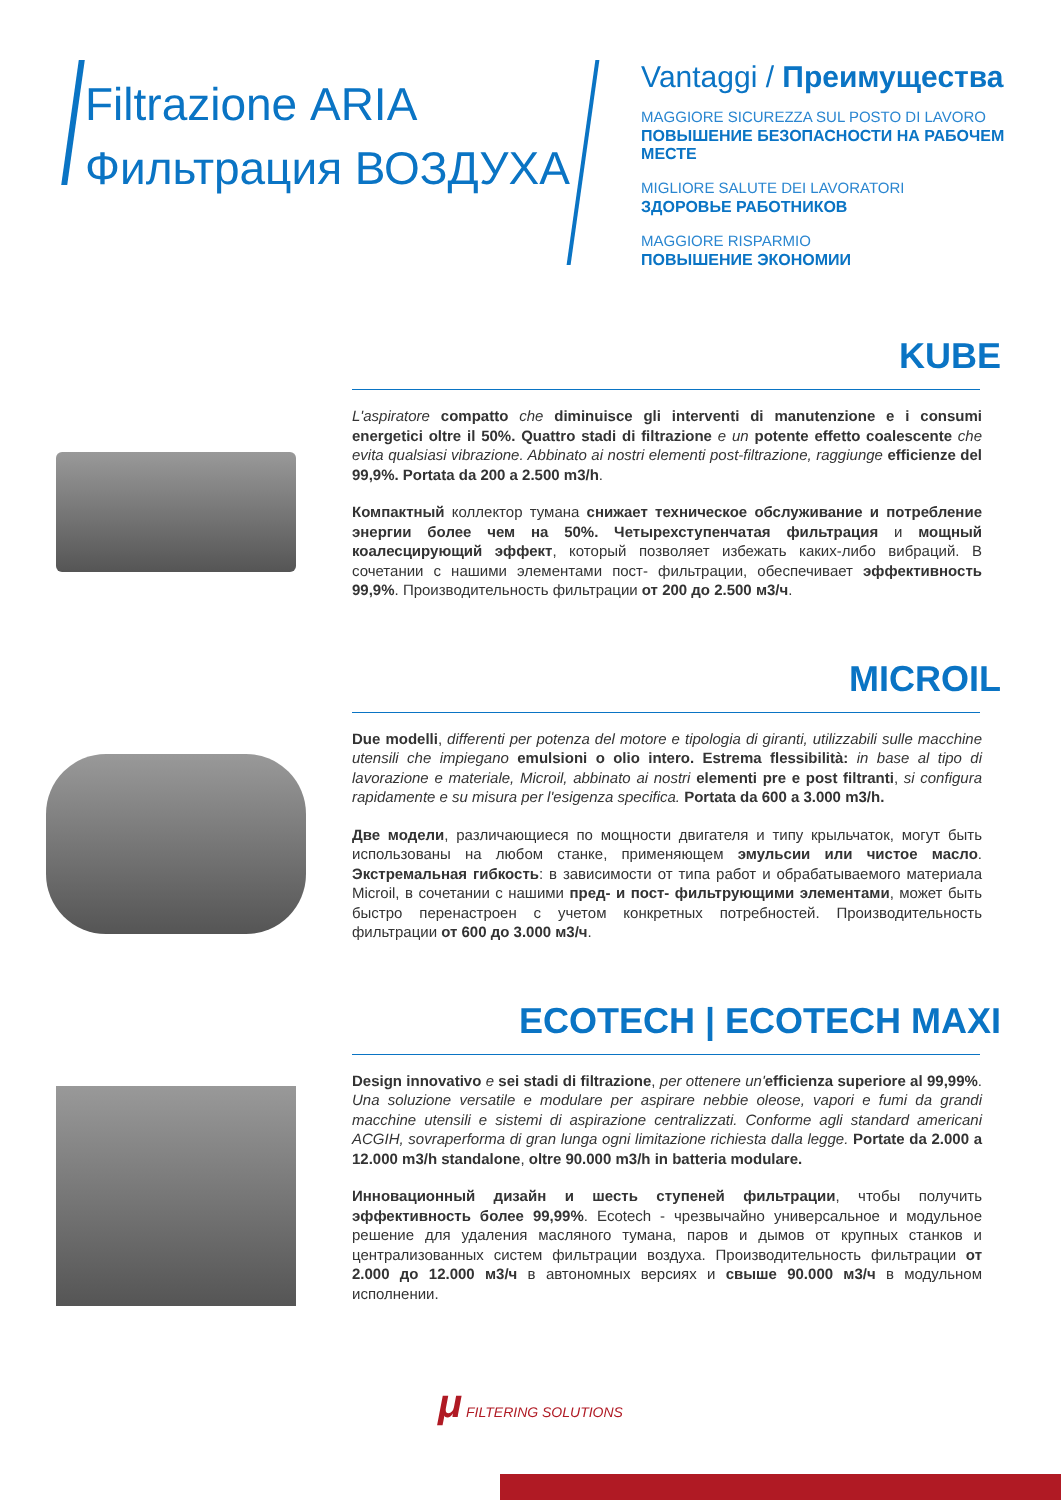Filtrazione ARIA
Фильтрация ВОЗДУХА
Vantaggi / Преимущества
MAGGIORE SICUREZZA SUL POSTO DI LAVORO
ПОВЫШЕНИЕ БЕЗОПАСНОСТИ НА РАБОЧЕМ МЕСТЕ
MIGLIORE SALUTE DEI LAVORATORI
ЗДОРОВЬЕ РАБОТНИКОВ
MAGGIORE RISPARMIO
ПОВЫШЕНИЕ ЭКОНОМИИ
KUBE
L'aspiratore compatto che diminuisce gli interventi di manutenzione e i consumi energetici oltre il 50%. Quattro stadi di filtrazione e un potente effetto coalescente che evita qualsiasi vibrazione. Abbinato ai nostri elementi post-filtrazione, raggiunge efficienze del 99,9%. Portata da 200 a 2.500 m3/h.
Компактный коллектор тумана снижает техническое обслуживание и потребление энергии более чем на 50%. Четырехступенчатая фильтрация и мощный коалесцирующий эффект, который позволяет избежать каких-либо вибраций. В сочетании с нашими элементами пост- фильтрации, обеспечивает эффективность 99,9%. Производительность фильтрации от 200 до 2.500 м3/ч.
MICROIL
Due modelli, differenti per potenza del motore e tipologia di giranti, utilizzabili sulle macchine utensili che impiegano emulsioni o olio intero. Estrema flessibilità: in base al tipo di lavorazione e materiale, Microil, abbinato ai nostri elementi pre e post filtranti, si configura rapidamente e su misura per l'esigenza specifica. Portata da 600 a 3.000 m3/h.
Две модели, различающиеся по мощности двигателя и типу крыльчаток, могут быть использованы на любом станке, применяющем эмульсии или чистое масло. Экстремальная гибкость: в зависимости от типа работ и обрабатываемого материала Microil, в сочетании с нашими пред- и пост- фильтрующими элементами, может быть быстро перенастроен с учетом конкретных потребностей. Производительность фильтрации от 600 до 3.000 м3/ч.
ECOTECH | ECOTECH MAXI
Design innovativo e sei stadi di filtrazione, per ottenere un'efficienza superiore al 99,99%. Una soluzione versatile e modulare per aspirare nebbie oleose, vapori e fumi da grandi macchine utensili e sistemi di aspirazione centralizzati. Conforme agli standard americani ACGIH, sovraperforma di gran lunga ogni limitazione richiesta dalla legge. Portate da 2.000 a 12.000 m3/h standalone, oltre 90.000 m3/h in batteria modulare.
Инновационный дизайн и шесть ступеней фильтрации, чтобы получить эффективность более 99,99%. Ecotech - чрезвычайно универсальное и модульное решение для удаления масляного тумана, паров и дымов от крупных станков и централизованных систем фильтрации воздуха. Производительность фильтрации от 2.000 до 12.000 м3/ч в автономных версиях и свыше 90.000 м3/ч в модульном исполнении.
μ FILTERING SOLUTIONS